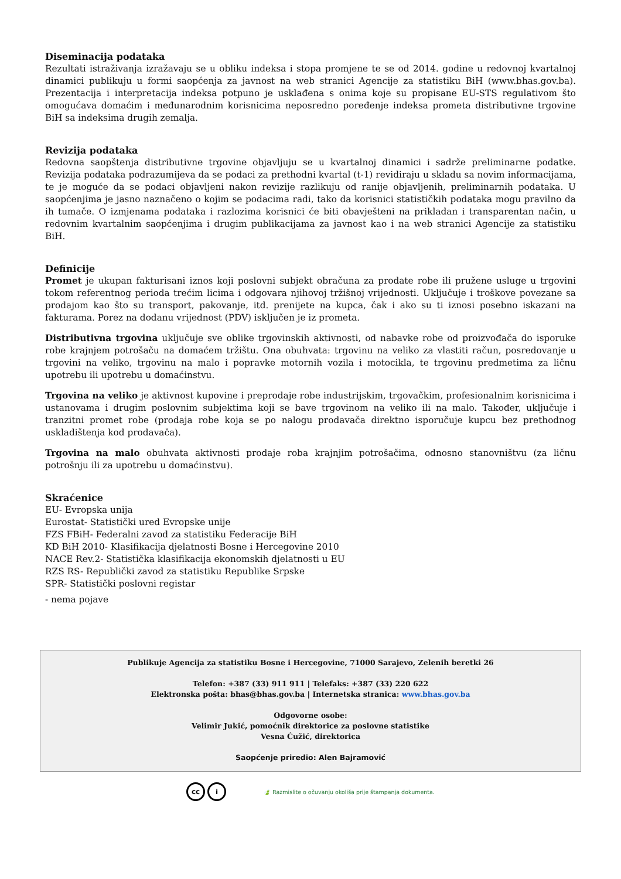Diseminacija podataka
Rezultati istraživanja izražavaju se u obliku indeksa i stopa promjene te se od 2014. godine u redovnoj kvartalnoj dinamici publikuju u formi saopćenja za javnost na web stranici Agencije za statistiku BiH (www.bhas.gov.ba). Prezentacija i interpretacija indeksa potpuno je usklađena s onima koje su propisane EU-STS regulativom što omogućava domaćim i međunarodnim korisnicima neposredno poređenje indeksa prometa distributivne trgovine BiH sa indeksima drugih zemalja.
Revizija podataka
Redovna saopštenja distributivne trgovine objavljuju se u kvartalnoj dinamici i sadrže preliminarne podatke. Revizija podataka podrazumijeva da se podaci za prethodni kvartal (t-1) revidiraju u skladu sa novim informacijama, te je moguće da se podaci objavljeni nakon revizije razlikuju od ranije objavljenih, preliminarnih podataka. U saopćenjima je jasno naznačeno o kojim se podacima radi, tako da korisnici statističkih podataka mogu pravilno da ih tumače. O izmjenama podataka i razlozima korisnici će biti obavješteni na prikladan i transparentan način, u redovnim kvartalnim saopćenjima i drugim publikacijama za javnost kao i na web stranici Agencije za statistiku BiH.
Definicije
Promet je ukupan fakturisani iznos koji poslovni subjekt obračuna za prodate robe ili pružene usluge u trgovini tokom referentnog perioda trećim licima i odgovara njihovoj tržišnoj vrijednosti. Uključuje i troškove povezane sa prodajom kao što su transport, pakovanje, itd. prenijete na kupca, čak i ako su ti iznosi posebno iskazani na fakturama. Porez na dodanu vrijednost (PDV) isključen je iz prometa.
Distributivna trgovina uključuje sve oblike trgovinskih aktivnosti, od nabavke robe od proizvođača do isporuke robe krajnjem potrošaču na domaćem tržištu. Ona obuhvata: trgovinu na veliko za vlastiti račun, posredovanje u trgovini na veliko, trgovinu na malo i popravke motornih vozila i motocikla, te trgovinu predmetima za ličnu upotrebu ili upotrebu u domaćinstvu.
Trgovina na veliko je aktivnost kupovine i preprodaje robe industrijskim, trgovačkim, profesionalnim korisnicima i ustanovama i drugim poslovnim subjektima koji se bave trgovinom na veliko ili na malo. Također, uključuje i tranzitni promet robe (prodaja robe koja se po nalogu prodavača direktno isporučuje kupcu bez prethodnog uskladištenja kod prodavača).
Trgovina na malo obuhvata aktivnosti prodaje roba krajnjim potrošačima, odnosno stanovništvu (za ličnu potrošnju ili za upotrebu u domaćinstvu).
Skraćenice
EU- Evropska unija
Eurostat- Statistički ured Evropske unije
FZS FBiH- Federalni zavod za statistiku Federacije BiH
KD BiH 2010- Klasifikacija djelatnosti Bosne i Hercegovine 2010
NACE Rev.2- Statistička klasifikacija ekonomskih djelatnosti u EU
RZS RS- Republički zavod za statistiku Republike Srpske
SPR- Statistički poslovni registar
- nema pojave
Publikuje Agencija za statistiku Bosne i Hercegovine, 71000 Sarajevo, Zelenih beretki 26
Telefon: +387 (33) 911 911 | Telefaks: +387 (33) 220 622
Elektronska pošta: bhas@bhas.gov.ba | Internetska stranica: www.bhas.gov.ba
Odgovorne osobe:
Velimir Jukić, pomoćnik direktorice za poslovne statistike
Vesna Ćužić, direktorica
Saopćenje priredio: Alen Bajramović
cc i
🍃 Razmislite o očuvanju okoliša prije štampanja dokumenta.